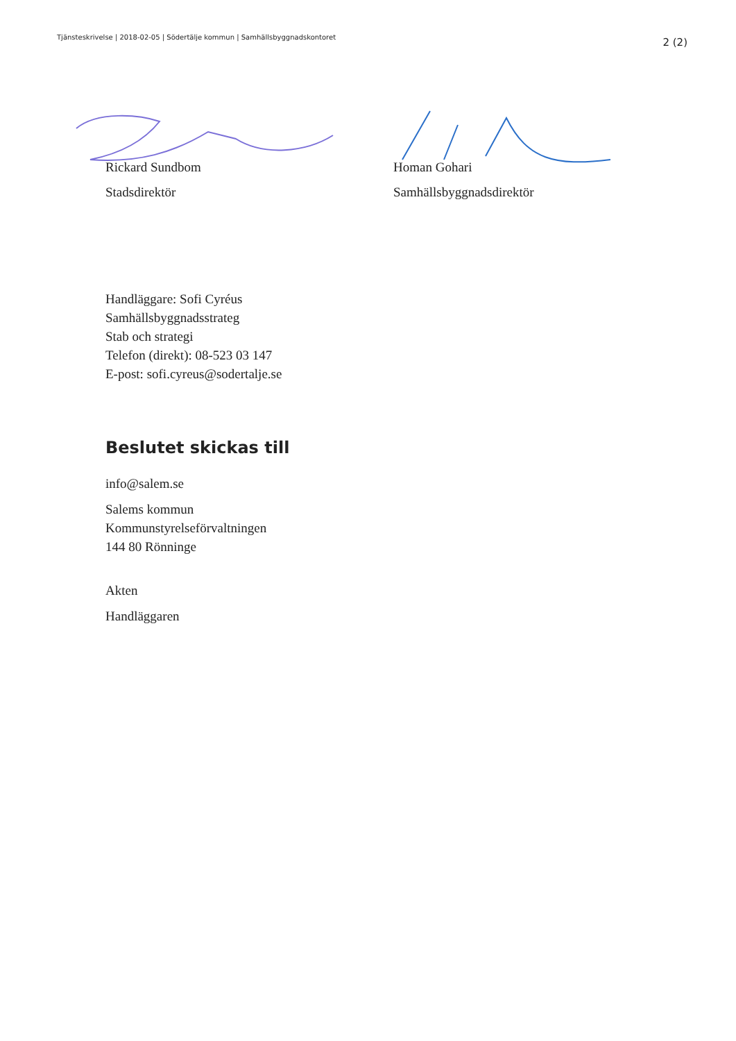Tjänsteskrivelse | 2018-02-05 | Södertälje kommun | Samhällsbyggnadskontoret 2 (2)
Rickard Sundbom
Stadsdirektör
Homan Gohari
Samhällsbyggnadsdirektör
Handläggare: Sofi Cyréus
Samhällsbyggnadsstrateg
Stab och strategi
Telefon (direkt): 08-523 03 147
E-post: sofi.cyreus@sodertalje.se
Beslutet skickas till
info@salem.se
Salems kommun
Kommunstyrelseförvaltningen
144 80 Rönninge
Akten
Handläggaren